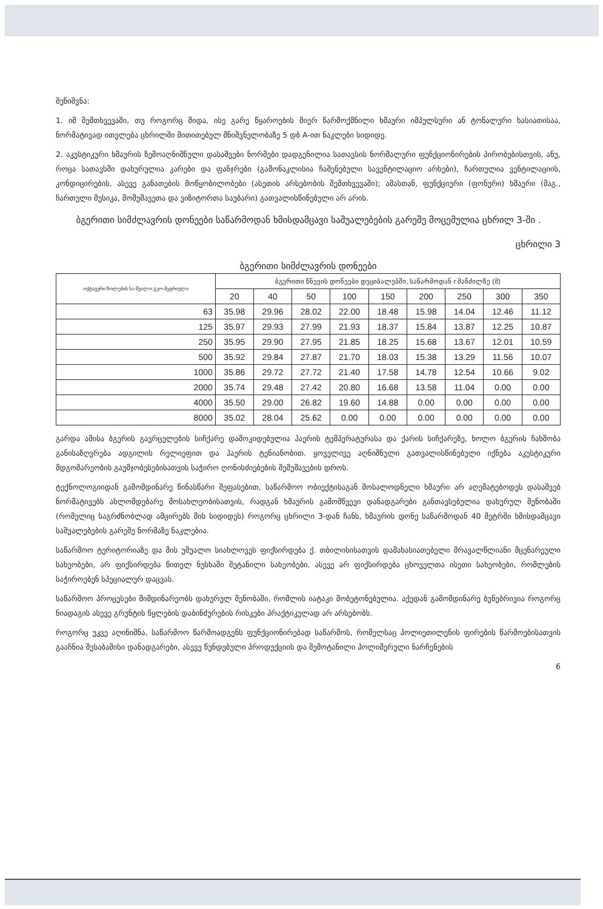შენიშვნა:
1. იმ შემთხვევაში, თუ როგორც შიდა, ისე გარე წყაროების მიერ წარმოქმნილი ხმაური იმპულსური ან ტონალური ხასიათისაა, ნორმატივად ითვლება ცხრილში მითითებულ მნიშვნელობაზე 5 დბ A-ით ნაკლები სიდიდე.
2. აკუსტიკური ხმაურის ზემოაღნიშნული დასაშვები ნორმები დადგენილია სათავსის ნორმალური ფუნქციონირების პირობებისთვის, ანუ, როცა სათავსში დახურულია კარები და ფანჯრები (გამონაკლისია ჩაშენებული სავენტილაციო არხები), ჩართულია ვენტილაციის, კონდიცირების, ასევე განათების მოწყობილობები (ასეთის არსებობის შემთხვევაში); ამასთან, ფუნქციური (ფონური) ხმაური (მაგ., ჩართული მუსიკა, მომუშავეთა და ვიზიტორთა საუბარი) გათვალისწინებული არ არის.
ბგერითი სიმძლავრის დონეები საწარმოდან ხმისდამცავი საშუალებების გარეშე მოცემულია ცხრილ 3-ში .
ცხრილი 3
ბგერითი სიმძლავრის დონეები
| ოქტავური ზოლების სა-შუალო გეო-მეტრიული | ბგერითი წნევის დონეები დეციბალებში, საწარმოდან r მანძილზე (მ) | | | | | | | | |
| --- | --- | --- | --- | --- | --- | --- | --- | --- | --- |
| | 20 | 40 | 50 | 100 | 150 | 200 | 250 | 300 | 350 |
| 63 | 35.98 | 29.96 | 28.02 | 22.00 | 18.48 | 15.98 | 14.04 | 12.46 | 11.12 |
| 125 | 35.97 | 29.93 | 27.99 | 21.93 | 18.37 | 15.84 | 13.87 | 12.25 | 10.87 |
| 250 | 35.95 | 29.90 | 27.95 | 21.85 | 18.25 | 15.68 | 13.67 | 12.01 | 10.59 |
| 500 | 35.92 | 29.84 | 27.87 | 21.70 | 18.03 | 15.38 | 13.29 | 11.56 | 10.07 |
| 1000 | 35.86 | 29.72 | 27.72 | 21.40 | 17.58 | 14.78 | 12.54 | 10.66 | 9.02 |
| 2000 | 35.74 | 29.48 | 27.42 | 20.80 | 16.68 | 13.58 | 11.04 | 0.00 | 0.00 |
| 4000 | 35.50 | 29.00 | 26.82 | 19.60 | 14.88 | 0.00 | 0.00 | 0.00 | 0.00 |
| 8000 | 35.02 | 28.04 | 25.62 | 0.00 | 0.00 | 0.00 | 0.00 | 0.00 | 0.00 |
გარდა ამისა ბგერის გავრცელების სიჩქარე დამოკიდებულია ჰაერის ტემპერატურასა და ქარის სიჩქარეზე, ხოლო ბგერის ჩახშობა განისაზღვრება ადგილის რელიეფით და ჰაერის ტენიანობით. ყოველივე აღნიშნული გათვალისწინებული იქნება აკუსტიკური მდგომარეობის გაუმჯობესებისათვის საჭირო ღონისძიებების შემუშავების დროს.
ტექნოლოგიიდან გამომდინარე წინასწარი შეფასებით, საწარმოო ობიექტისაგან მოსალოდნელი ხმაური არ აღემატებოდეს დასაშვებ ნორმატივებს ახლომდებარე მოსახლეობისათვის, რადგან ხმაურის გამომწვევი დანადგარები განთავსებულია დახურულ შენობაში (რომელიც საგრძნობლად ამცირებს მის სიდიდეს) როგორც ცხრილი 3-დან ჩანს, ხმაურის დონე საწარმოდან 40 მეტრში ხმისდამცავი საშუალებების გარეშე ნორმაზე ნაკლებია.
საწარმოო ტერიტორიაზე და მის უშუალო სიახლოვეს ფიქსირდება ქ. თბილისისათვის დამახასიათებელი მრავალწლიანი მცენარეული სახეობები, არ ფიქსირდება წითელ ნუსხაში შეტანილი სახეობები. ასევე არ ფიქსირდება ცხოველთა ისეთი სახეობები, რომლების საჭიროებენ სპეციალურ დაცვას.
საწარმოო პროცესები მიმდინარეობს დახურულ შენობაში, რომლის იატაკი მობეტონებულია. აქედან გამომდინარე ბუნებრივია როგორც ნიადაგის ასევე გრუნტის წყლების დაბინძურების რისკები პრაქტიკულად არ არსებობს.
როგორც უკვე აღინიშნა, საწარმოო წარმოადგენს ფუნქციონირებად საწარმოს, რომელსაც პოლიეთილენის ფირების წარმოებისათვის გააჩნია შესაბამისი დანადგარები, ასევე წუნდებული პროდუქციის და შემოტანილი პოლიმერული ნარჩენების
6